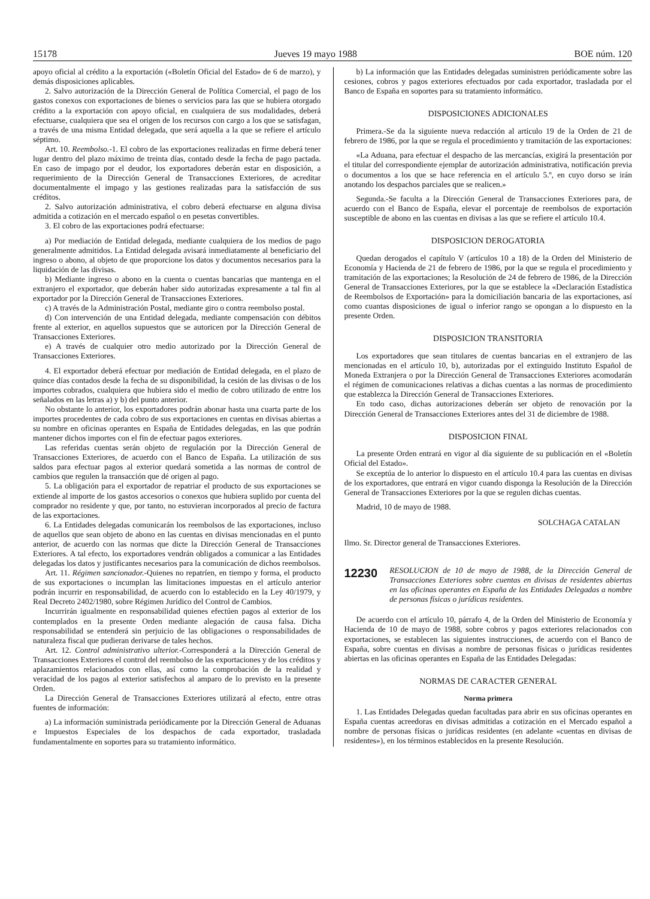15178 Jueves 19 mayo 1988 BOE núm. 120
apoyo oficial al crédito a la exportación («Boletín Oficial del Estado» de 6 de marzo), y demás disposiciones aplicables.
2. Salvo autorización de la Dirección General de Política Comercial, el pago de los gastos conexos con exportaciones de bienes o servicios para las que se hubiera otorgado crédito a la exportación con apoyo oficial, en cualquiera de sus modalidades, deberá efectuarse, cualquiera que sea el origen de los recursos con cargo a los que se satisfagan, a través de una misma Entidad delegada, que será aquella a la que se refiere el artículo séptimo.
Art. 10. Reembolso.-1. El cobro de las exportaciones realizadas en firme deberá tener lugar dentro del plazo máximo de treinta días, contado desde la fecha de pago pactada. En caso de impago por el deudor, los exportadores deberán estar en disposición, a requerimiento de la Dirección General de Transacciones Exteriores, de acreditar documentalmente el impago y las gestiones realizadas para la satisfacción de sus créditos.
2. Salvo autorización administrativa, el cobro deberá efectuarse en alguna divisa admitida a cotización en el mercado español o en pesetas convertibles.
3. El cobro de las exportaciones podrá efectuarse:
a) Por mediación de Entidad delegada, mediante cualquiera de los medios de pago generalmente admitidos. La Entidad delegada avisará inmediatamente al beneficiario del ingreso o abono, al objeto de que proporcione los datos y documentos necesarios para la liquidación de las divisas.
b) Mediante ingreso o abono en la cuenta o cuentas bancarias que mantenga en el extranjero el exportador, que deberán haber sido autorizadas expresamente a tal fin al exportador por la Dirección General de Transacciones Exteriores.
c) A través de la Administración Postal, mediante giro o contra reembolso postal.
d) Con intervención de una Entidad delegada, mediante compensación con débitos frente al exterior, en aquellos supuestos que se autoricen por la Dirección General de Transacciones Exteriores.
e) A través de cualquier otro medio autorizado por la Dirección General de Transacciones Exteriores.
4. El exportador deberá efectuar por mediación de Entidad delegada, en el plazo de quince días contados desde la fecha de su disponibilidad, la cesión de las divisas o de los importes cobrados, cualquiera que hubiera sido el medio de cobro utilizado de entre los señalados en las letras a) y b) del punto anterior.
No obstante lo anterior, los exportadores podrán abonar hasta una cuarta parte de los importes procedentes de cada cobro de sus exportaciones en cuentas en divisas abiertas a su nombre en oficinas operantes en España de Entidades delegadas, en las que podrán mantener dichos importes con el fin de efectuar pagos exteriores.
Las referidas cuentas serán objeto de regulación por la Dirección General de Transacciones Exteriores, de acuerdo con el Banco de España. La utilización de sus saldos para efectuar pagos al exterior quedará sometida a las normas de control de cambios que regulen la transacción que dé origen al pago.
5. La obligación para el exportador de repatriar el producto de sus exportaciones se extiende al importe de los gastos accesorios o conexos que hubiera suplido por cuenta del comprador no residente y que, por tanto, no estuvieran incorporados al precio de factura de las exportaciones.
6. La Entidades delegadas comunicarán los reembolsos de las exportaciones, incluso de aquellos que sean objeto de abono en las cuentas en divisas mencionadas en el punto anterior, de acuerdo con las normas que dicte la Dirección General de Transacciones Exteriores. A tal efecto, los exportadores vendrán obligados a comunicar a las Entidades delegadas los datos y justificantes necesarios para la comunicación de dichos reembolsos.
Art. 11. Régimen sancionador.-Quienes no repatríen, en tiempo y forma, el producto de sus exportaciones o incumplan las limitaciones impuestas en el artículo anterior podrán incurrir en responsabilidad, de acuerdo con lo establecido en la Ley 40/1979, y Real Decreto 2402/1980, sobre Régimen Jurídico del Control de Cambios.
Incurrirán igualmente en responsabilidad quienes efectúen pagos al exterior de los contemplados en la presente Orden mediante alegación de causa falsa. Dicha responsabilidad se entenderá sin perjuicio de las obligaciones o responsabilidades de naturaleza fiscal que pudieran derivarse de tales hechos.
Art. 12. Control administrativo ulterior.-Corresponderá a la Dirección General de Transacciones Exteriores el control del reembolso de las exportaciones y de los créditos y aplazamientos relacionados con ellas, así como la comprobación de la realidad y veracidad de los pagos al exterior satisfechos al amparo de lo previsto en la presente Orden.
La Dirección General de Transacciones Exteriores utilizará al efecto, entre otras fuentes de información:
a) La información suministrada periódicamente por la Dirección General de Aduanas e Impuestos Especiales de los despachos de cada exportador, trasladada fundamentalmente en soportes para su tratamiento informático.
b) La información que las Entidades delegadas suministren periódicamente sobre las cesiones, cobros y pagos exteriores efectuados por cada exportador, trasladada por el Banco de España en soportes para su tratamiento informático.
DISPOSICIONES ADICIONALES
Primera.-Se da la siguiente nueva redacción al artículo 19 de la Orden de 21 de febrero de 1986, por la que se regula el procedimiento y tramitación de las exportaciones:
«La Aduana, para efectuar el despacho de las mercancías, exigirá la presentación por el titular del correspondiente ejemplar de autorización administrativa, notificación previa o documentos a los que se hace referencia en el artículo 5.º, en cuyo dorso se irán anotando los despachos parciales que se realicen.»
Segunda.-Se faculta a la Dirección General de Transacciones Exteriores para, de acuerdo con el Banco de España, elevar el porcentaje de reembolsos de exportación susceptible de abono en las cuentas en divisas a las que se refiere el artículo 10.4.
DISPOSICION DEROGATORIA
Quedan derogados el capítulo V (artículos 10 a 18) de la Orden del Ministerio de Economía y Hacienda de 21 de febrero de 1986, por la que se regula el procedimiento y tramitación de las exportaciones; la Resolución de 24 de febrero de 1986, de la Dirección General de Transacciones Exteriores, por la que se establece la «Declaración Estadística de Reembolsos de Exportación» para la domiciliación bancaria de las exportaciones, así como cuantas disposiciones de igual o inferior rango se opongan a lo dispuesto en la presente Orden.
DISPOSICION TRANSITORIA
Los exportadores que sean titulares de cuentas bancarias en el extranjero de las mencionadas en el artículo 10, b), autorizadas por el extinguido Instituto Español de Moneda Extranjera o por la Dirección General de Transacciones Exteriores acomodarán el régimen de comunicaciones relativas a dichas cuentas a las normas de procedimiento que establezca la Dirección General de Transacciones Exteriores.
En todo caso, dichas autorizaciones deberán ser objeto de renovación por la Dirección General de Transacciones Exteriores antes del 31 de diciembre de 1988.
DISPOSICION FINAL
La presente Orden entrará en vigor al día siguiente de su publicación en el «Boletín Oficial del Estado».
Se exceptúa de lo anterior lo dispuesto en el artículo 10.4 para las cuentas en divisas de los exportadores, que entrará en vigor cuando disponga la Resolución de la Dirección General de Transacciones Exteriores por la que se regulen dichas cuentas.
Madrid, 10 de mayo de 1988.
SOLCHAGA CATALAN
Ilmo. Sr. Director general de Transacciones Exteriores.
12230 RESOLUCION de 10 de mayo de 1988, de la Dirección General de Transacciones Exteriores sobre cuentas en divisas de residentes abiertas en las oficinas operantes en España de las Entidades Delegadas a nombre de personas físicas o jurídicas residentes.
De acuerdo con el artículo 10, párrafo 4, de la Orden del Ministerio de Economía y Hacienda de 10 de mayo de 1988, sobre cobros y pagos exteriores relacionados con exportaciones, se establecen las siguientes instrucciones, de acuerdo con el Banco de España, sobre cuentas en divisas a nombre de personas físicas o jurídicas residentes abiertas en las oficinas operantes en España de las Entidades Delegadas:
NORMAS DE CARACTER GENERAL
Norma primera
1. Las Entidades Delegadas quedan facultadas para abrir en sus oficinas operantes en España cuentas acreedoras en divisas admitidas a cotización en el Mercado español a nombre de personas físicas o jurídicas residentes (en adelante «cuentas en divisas de residentes»), en los términos establecidos en la presente Resolución.